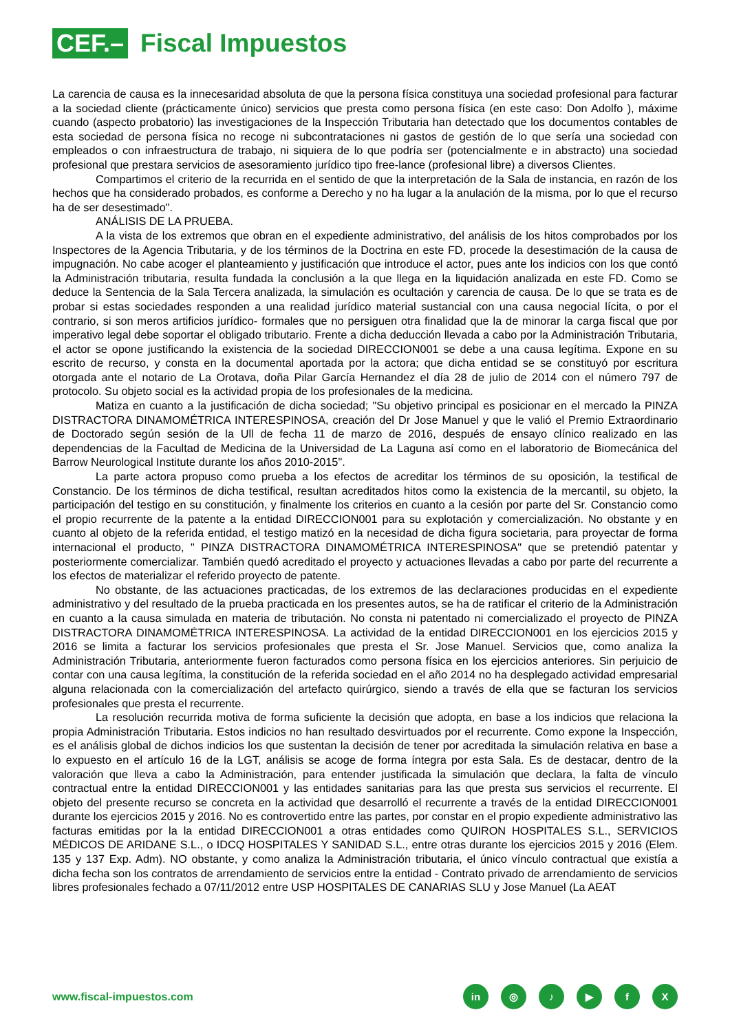CEF.–
Fiscal Impuestos
La carencia de causa es la innecesaridad absoluta de que la persona física constituya una sociedad profesional para facturar a la sociedad cliente (prácticamente único) servicios que presta como persona física (en este caso: Don Adolfo ), máxime cuando (aspecto probatorio) las investigaciones de la Inspección Tributaria han detectado que los documentos contables de esta sociedad de persona física no recoge ni subcontrataciones ni gastos de gestión de lo que sería una sociedad con empleados o con infraestructura de trabajo, ni siquiera de lo que podría ser (potencialmente e in abstracto) una sociedad profesional que prestara servicios de asesoramiento jurídico tipo free-lance (profesional libre) a diversos Clientes.
Compartimos el criterio de la recurrida en el sentido de que la interpretación de la Sala de instancia, en razón de los hechos que ha considerado probados, es conforme a Derecho y no ha lugar a la anulación de la misma, por lo que el recurso ha de ser desestimado".
ANÁLISIS DE LA PRUEBA.
A la vista de los extremos que obran en el expediente administrativo, del análisis de los hitos comprobados por los Inspectores de la Agencia Tributaria, y de los términos de la Doctrina en este FD, procede la desestimación de la causa de impugnación. No cabe acoger el planteamiento y justificación que introduce el actor, pues ante los indicios con los que contó la Administración tributaria, resulta fundada la conclusión a la que llega en la liquidación analizada en este FD. Como se deduce la Sentencia de la Sala Tercera analizada, la simulación es ocultación y carencia de causa. De lo que se trata es de probar si estas sociedades responden a una realidad jurídico material sustancial con una causa negocial lícita, o por el contrario, si son meros artificios jurídico- formales que no persiguen otra finalidad que la de minorar la carga fiscal que por imperativo legal debe soportar el obligado tributario. Frente a dicha deducción llevada a cabo por la Administración Tributaria, el actor se opone justificando la existencia de la sociedad DIRECCION001 se debe a una causa legítima. Expone en su escrito de recurso, y consta en la documental aportada por la actora; que dicha entidad se se constituyó por escritura otorgada ante el notario de La Orotava, doña Pilar García Hernandez el día 28 de julio de 2014 con el número 797 de protocolo. Su objeto social es la actividad propia de los profesionales de la medicina.
Matiza en cuanto a la justificación de dicha sociedad; "Su objetivo principal es posicionar en el mercado la PINZA DISTRACTORA DINAMOMÉTRICA INTERESPINOSA, creación del Dr Jose Manuel y que le valió el Premio Extraordinario de Doctorado según sesión de la Ull de fecha 11 de marzo de 2016, después de ensayo clínico realizado en las dependencias de la Facultad de Medicina de la Universidad de La Laguna así como en el laboratorio de Biomecánica del Barrow Neurological Institute durante los años 2010-2015".
La parte actora propuso como prueba a los efectos de acreditar los términos de su oposición, la testifical de Constancio. De los términos de dicha testifical, resultan acreditados hitos como la existencia de la mercantil, su objeto, la participación del testigo en su constitución, y finalmente los criterios en cuanto a la cesión por parte del Sr. Constancio como el propio recurrente de la patente a la entidad DIRECCION001 para su explotación y comercialización. No obstante y en cuanto al objeto de la referida entidad, el testigo matizó en la necesidad de dicha figura societaria, para proyectar de forma internacional el producto, " PINZA DISTRACTORA DINAMOMÉTRICA INTERESPINOSA" que se pretendió patentar y posteriormente comercializar. También quedó acreditado el proyecto y actuaciones llevadas a cabo por parte del recurrente a los efectos de materializar el referido proyecto de patente.
No obstante, de las actuaciones practicadas, de los extremos de las declaraciones producidas en el expediente administrativo y del resultado de la prueba practicada en los presentes autos, se ha de ratificar el criterio de la Administración en cuanto a la causa simulada en materia de tributación. No consta ni patentado ni comercializado el proyecto de PINZA DISTRACTORA DINAMOMÉTRICA INTERESPINOSA. La actividad de la entidad DIRECCION001 en los ejercicios 2015 y 2016 se limita a facturar los servicios profesionales que presta el Sr. Jose Manuel. Servicios que, como analiza la Administración Tributaria, anteriormente fueron facturados como persona física en los ejercicios anteriores. Sin perjuicio de contar con una causa legítima, la constitución de la referida sociedad en el año 2014 no ha desplegado actividad empresarial alguna relacionada con la comercialización del artefacto quirúrgico, siendo a través de ella que se facturan los servicios profesionales que presta el recurrente.
La resolución recurrida motiva de forma suficiente la decisión que adopta, en base a los indicios que relaciona la propia Administración Tributaria. Estos indicios no han resultado desvirtuados por el recurrente. Como expone la Inspección, es el análisis global de dichos indicios los que sustentan la decisión de tener por acreditada la simulación relativa en base a lo expuesto en el artículo 16 de la LGT, análisis se acoge de forma íntegra por esta Sala. Es de destacar, dentro de la valoración que lleva a cabo la Administración, para entender justificada la simulación que declara, la falta de vínculo contractual entre la entidad DIRECCION001 y las entidades sanitarias para las que presta sus servicios el recurrente. El objeto del presente recurso se concreta en la actividad que desarrolló el recurrente a través de la entidad DIRECCION001 durante los ejercicios 2015 y 2016. No es controvertido entre las partes, por constar en el propio expediente administrativo las facturas emitidas por la la entidad DIRECCION001 a otras entidades como QUIRON HOSPITALES S.L., SERVICIOS MÉDICOS DE ARIDANE S.L., o IDCQ HOSPITALES Y SANIDAD S.L., entre otras durante los ejercicios 2015 y 2016 (Elem. 135 y 137 Exp. Adm). NO obstante, y como analiza la Administración tributaria, el único vínculo contractual que existía a dicha fecha son los contratos de arrendamiento de servicios entre la entidad - Contrato privado de arrendamiento de servicios libres profesionales fechado a 07/11/2012 entre USP HOSPITALES DE CANARIAS SLU y Jose Manuel (La AEAT
www.fiscal-impuestos.com
in ◎ ♪ ▶ fX